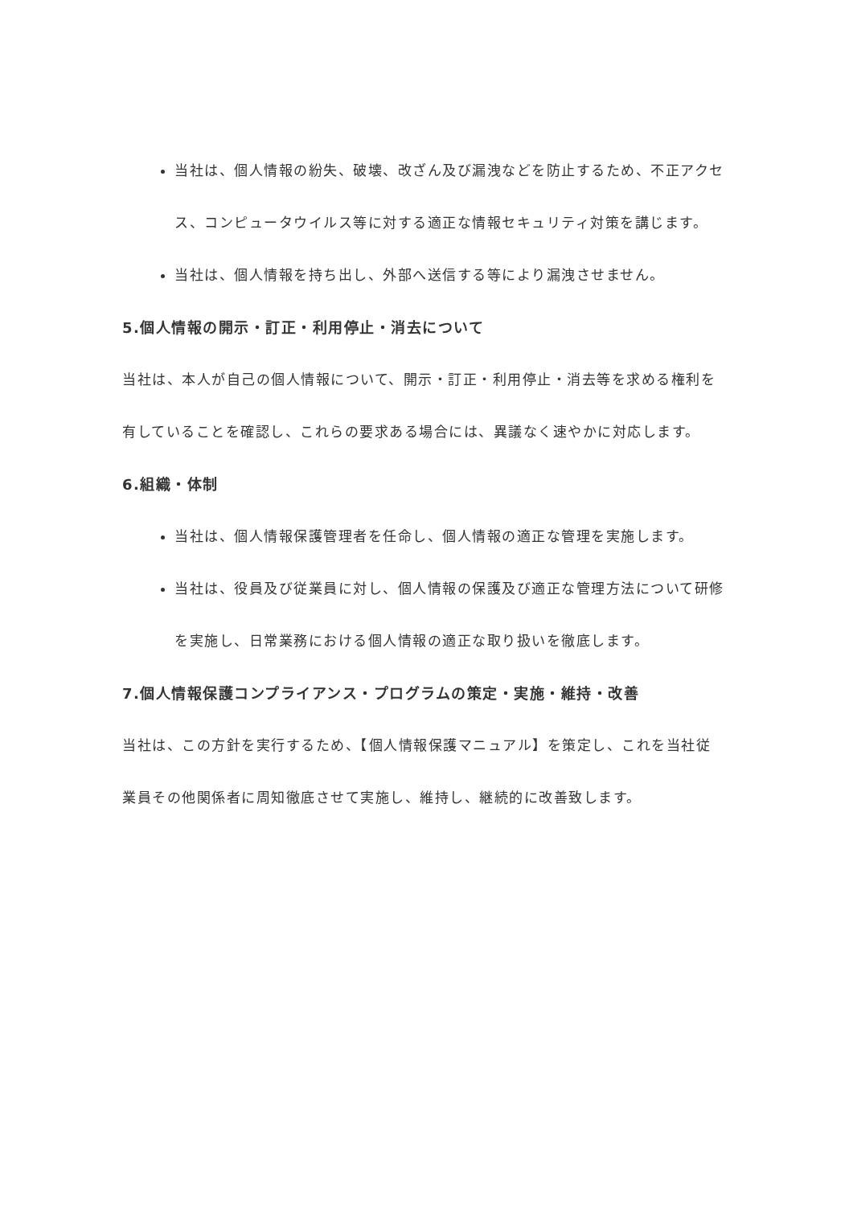当社は、個人情報の紛失、破壊、改ざん及び漏洩などを防止するため、不正アクセス、コンピュータウイルス等に対する適正な情報セキュリティ対策を講じます。
当社は、個人情報を持ち出し、外部へ送信する等により漏洩させません。
5.個人情報の開示・訂正・利用停止・消去について
当社は、本人が自己の個人情報について、開示・訂正・利用停止・消去等を求める権利を有していることを確認し、これらの要求ある場合には、異議なく速やかに対応します。
6.組織・体制
当社は、個人情報保護管理者を任命し、個人情報の適正な管理を実施します。
当社は、役員及び従業員に対し、個人情報の保護及び適正な管理方法について研修を実施し、日常業務における個人情報の適正な取り扱いを徹底します。
7.個人情報保護コンプライアンス・プログラムの策定・実施・維持・改善
当社は、この方針を実行するため、【個人情報保護マニュアル】を策定し、これを当社従業員その他関係者に周知徹底させて実施し、維持し、継続的に改善致します。